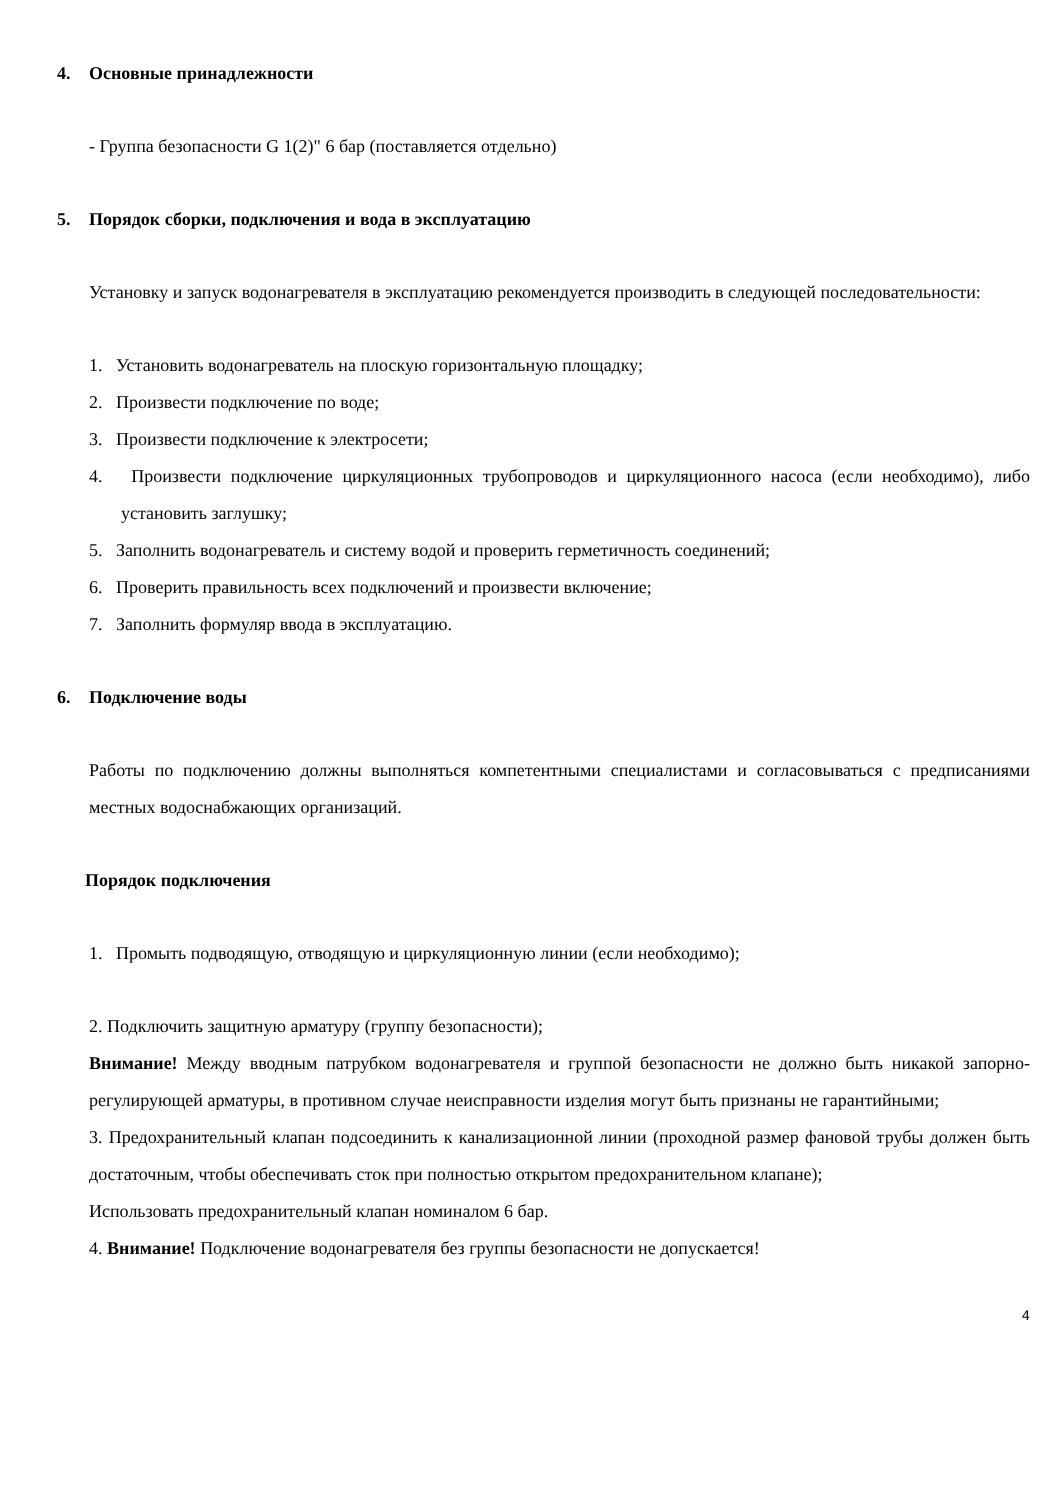4. Основные принадлежности
- Группа безопасности G 1(2)" 6 бар (поставляется отдельно)
5. Порядок сборки, подключения и вода в эксплуатацию
Установку и запуск водонагревателя в эксплуатацию рекомендуется производить в следующей последовательности:
1. Установить водонагреватель на плоскую горизонтальную площадку;
2. Произвести подключение по воде;
3. Произвести подключение к электросети;
4. Произвести подключение циркуляционных трубопроводов и циркуляционного насоса (если необходимо), либо установить заглушку;
5. Заполнить водонагреватель и систему водой и проверить герметичность соединений;
6. Проверить правильность всех подключений и произвести включение;
7. Заполнить формуляр ввода в эксплуатацию.
6. Подключение воды
Работы по подключению должны выполняться компетентными специалистами и согласовываться с предписаниями местных водоснабжающих организаций.
Порядок подключения
1. Промыть подводящую, отводящую и циркуляционную линии (если необходимо);
2. Подключить защитную арматуру (группу безопасности);
Внимание! Между вводным патрубком водонагревателя и группой безопасности не должно быть никакой запорно-регулирующей арматуры, в противном случае неисправности изделия могут быть признаны не гарантийными;
3. Предохранительный клапан подсоединить к канализационной линии (проходной размер фановой трубы должен быть достаточным, чтобы обеспечивать сток при полностью открытом предохранительном клапане);
Использовать предохранительный клапан номиналом 6 бар.
4. Внимание! Подключение водонагревателя без группы безопасности не допускается!
4